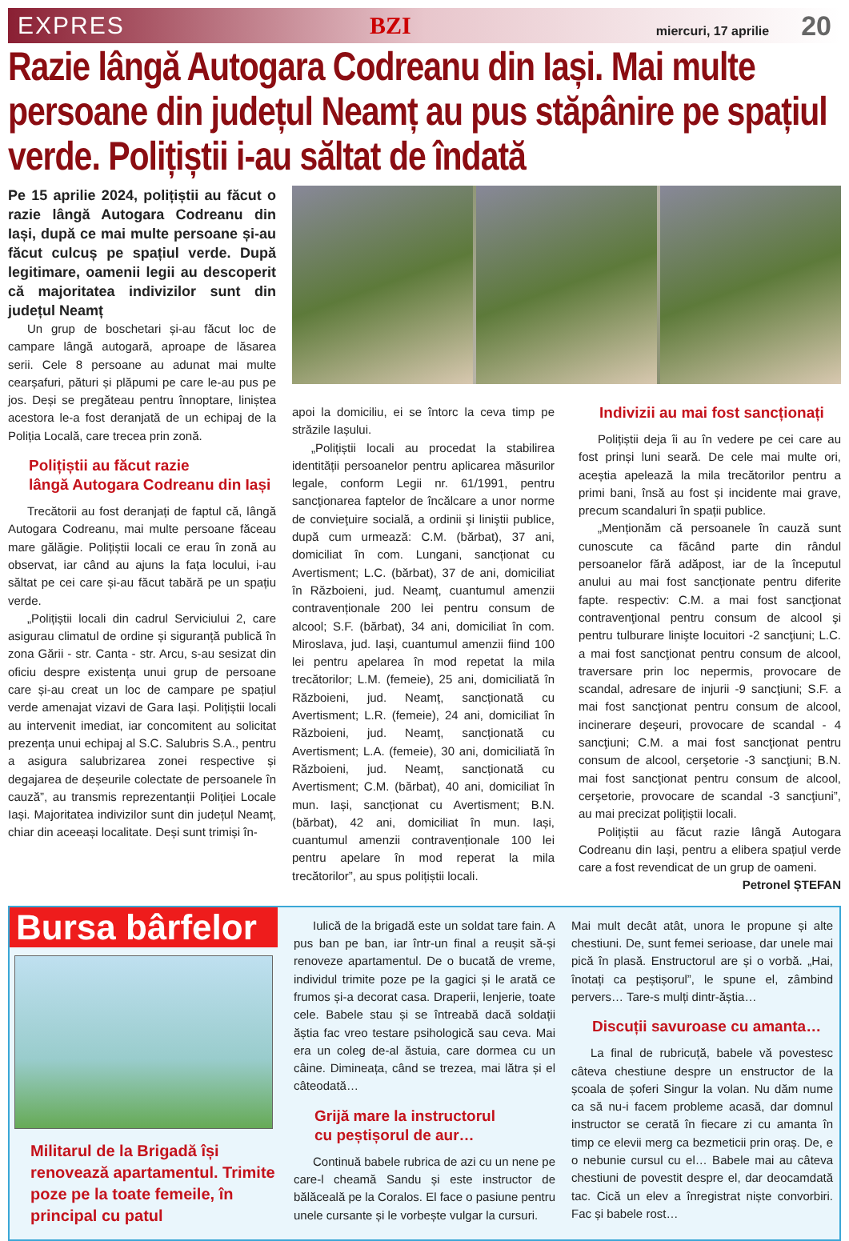EXPRES BZI miercuri, 17 aprilie 20
Razie lângă Autogara Codreanu din Iași. Mai multe persoane din județul Neamț au pus stăpânire pe spațiul verde. Polițiștii i-au săltat de îndată
Pe 15 aprilie 2024, polițiștii au făcut o razie lângă Autogara Codreanu din Iași, după ce mai multe persoane și-au făcut culcuș pe spațiul verde. După legitimare, oamenii legii au descoperit că majoritatea indivizilor sunt din județul Neamț
Un grup de boschetari și-au făcut loc de campare lângă autogară, aproape de lăsarea serii. Cele 8 persoane au adunat mai multe cearșafuri, pături și plăpumi pe care le-au pus pe jos. Deși se pregăteau pentru înnoptare, liniștea acestora le-a fost deranjată de un echipaj de la Poliția Locală, care trecea prin zonă.
Polițiștii au făcut razie
lângă Autogara Codreanu din Iași
Trecătorii au fost deranjați de faptul că, lângă Autogara Codreanu, mai multe persoane făceau mare gălăgie. Polițiștii locali ce erau în zonă au observat, iar când au ajuns la fața locului, i-au săltat pe cei care și-au făcut tabără pe un spațiu verde.
„Polițiștii locali din cadrul Serviciului 2, care asigurau climatul de ordine și siguranță publică în zona Gării - str. Canta - str. Arcu, s-au sesizat din oficiu despre existența unui grup de persoane care și-au creat un loc de campare pe spațiul verde amenajat vizavi de Gara Iași. Polițiștii locali au intervenit imediat, iar concomitent au solicitat prezența unui echipaj al S.C. Salubris S.A., pentru a asigura salubrizarea zonei respective și degajarea de deșeurile colectate de persoanele în cauză”, au transmis reprezentanții Poliției Locale Iași. Majoritatea indivizilor sunt din județul Neamț, chiar din aceeași localitate. Deși sunt trimiși în-
apoi la domiciliu, ei se întorc la ceva timp pe străzile Iașului.
„Polițiștii locali au procedat la stabilirea identității persoanelor pentru aplicarea măsurilor legale, conform Legii nr. 61/1991, pentru sancţionarea faptelor de încălcare a unor norme de convieţuire socială, a ordinii şi liniştii publice, după cum urmează: C.M. (bărbat), 37 ani, domiciliat în com. Lungani, sancționat cu Avertisment; L.C. (bărbat), 37 de ani, domiciliat în Războieni, jud. Neamț, cuantumul amenzii contravenționale 200 lei pentru consum de alcool; S.F. (bărbat), 34 ani, domiciliat în com. Miroslava, jud. Iași, cuantumul amenzii fiind 100 lei pentru apelarea în mod repetat la mila trecătorilor; L.M. (femeie), 25 ani, domiciliată în Războieni, jud. Neamț, sancționată cu Avertisment; L.R. (femeie), 24 ani, domiciliat în Războieni, jud. Neamț, sancționată cu Avertisment; L.A. (femeie), 30 ani, domiciliată în Războieni, jud. Neamț, sancționată cu Avertisment; C.M. (bărbat), 40 ani, domiciliat în mun. Iași, sancționat cu Avertisment; B.N. (bărbat), 42 ani, domiciliat în mun. Iași, cuantumul amenzii contravenționale 100 lei pentru apelare în mod reperat la mila trecătorilor”, au spus polițiștii locali.
Indivizii au mai fost sancționați
Polițiștii deja îi au în vedere pe cei care au fost prinși luni seară. De cele mai multe ori, aceștia apelează la mila trecătorilor pentru a primi bani, însă au fost și incidente mai grave, precum scandaluri în spații publice.
„Menționăm că persoanele în cauză sunt cunoscute ca făcând parte din rândul persoanelor fără adăpost, iar de la începutul anului au mai fost sancționate pentru diferite fapte. respectiv: C.M. a mai fost sancţionat contravenţional pentru consum de alcool şi pentru tulburare linişte locuitori -2 sancţiuni; L.C. a mai fost sancţionat pentru consum de alcool, traversare prin loc nepermis, provocare de scandal, adresare de injurii -9 sancţiuni; S.F. a mai fost sancţionat pentru consum de alcool, incinerare deşeuri, provocare de scandal - 4 sancţiuni; C.M. a mai fost sancţionat pentru consum de alcool, cerşetorie -3 sancţiuni; B.N. mai fost sancţionat pentru consum de alcool, cerşetorie, provocare de scandal -3 sancţiuni”, au mai precizat polițiștii locali.
Polițiștii au făcut razie lângă Autogara Codreanu din Iași, pentru a elibera spațiul verde care a fost revendicat de un grup de oameni.
Petronel ȘTEFAN
Bursa bârfelor
Militarul de la Brigadă își renovează apartamentul. Trimite poze pe la toate femeile, în principal cu patul
Iulică de la brigadă este un soldat tare fain. A pus ban pe ban, iar într-un final a reușit să-și renoveze apartamentul. De o bucată de vreme, individul trimite poze pe la gagici și le arată ce frumos și-a decorat casa. Draperii, lenjerie, toate cele. Babele stau și se întreabă dacă soldații ăștia fac vreo testare psihologică sau ceva. Mai era un coleg de-al ăstuia, care dormea cu un câine. Dimineața, când se trezea, mai lătra și el câteodată…
Grijă mare la instructorul
cu peștișorul de aur…
Continuă babele rubrica de azi cu un nene pe care-l cheamă Sandu și este instructor de bălăceală pe la Coralos. El face o pasiune pentru unele cursante și le vorbește vulgar la cursuri.
Mai mult decât atât, unora le propune și alte chestiuni. De, sunt femei serioase, dar unele mai pică în plasă. Enstructorul are și o vorbă. „Hai, înotați ca peștișorul”, le spune el, zâmbind pervers… Tare-s mulți dintr-ăștia…
Discuții savuroase cu amanta…
La final de rubricuță, babele vă povestesc câteva chestiune despre un enstructor de la școala de șoferi Singur la volan. Nu dăm nume ca să nu-i facem probleme acasă, dar domnul instructor se cerată în fiecare zi cu amanta în timp ce elevii merg ca bezmeticii prin oraș. De, e o nebunie cursul cu el… Babele mai au câteva chestiuni de povestit despre el, dar deocamdată tac. Cică un elev a înregistrat niște convorbiri. Fac și babele rost…